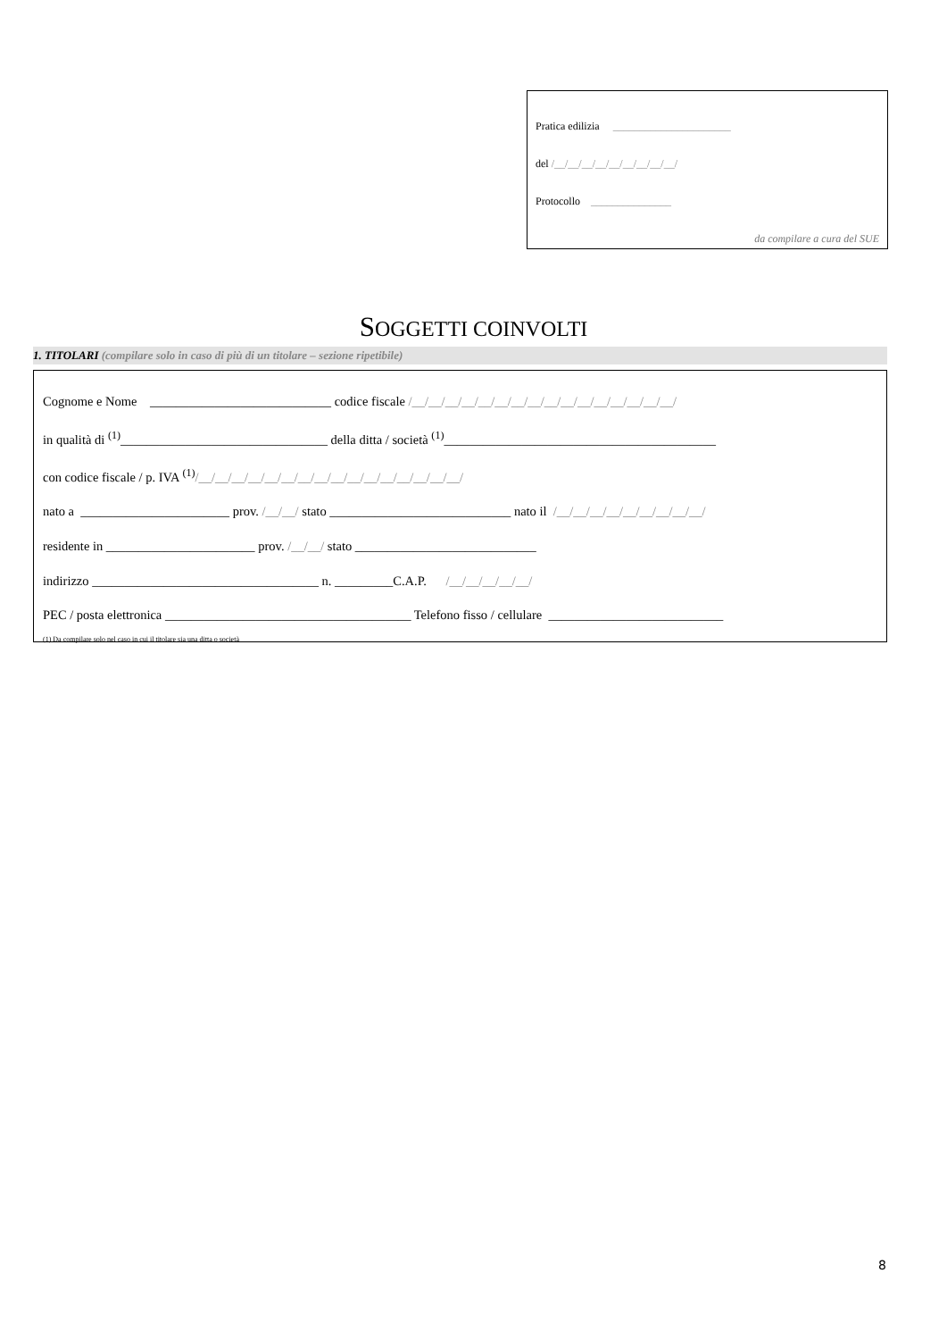Pratica edilizia ______________________
del /__/__/__/__/__/__/__/__/__/
Protocollo _______________
da compilare a cura del SUE
SOGGETTI COINVOLTI
1. TITOLARI (compilare solo in caso di più di un titolare – sezione ripetibile)
Cognome e Nome ____________________________ codice fiscale /__/__/__/__/__/__/__/__/__/__/__/__/__/__/__/__/
in qualità di <sup>(1)</sup>________________________________ della ditta / società <sup>(1)</sup>__________________________________________
con codice fiscale / p. IVA <sup>(1)</sup>/__/__/__/__/__/__/__/__/__/__/__/__/__/__/__/__/
nato a _______________________ prov. /__/__/ stato ____________________________ nato il /__/__/__/__/__/__/__/__/__/
residente in _______________________ prov. /__/__/ stato ____________________________
indirizzo ___________________________________ n. _________C.A.P. /__/__/__/__/__/
PEC / posta elettronica ______________________________________ Telefono fisso / cellulare ___________________________
(1) Da compilare solo nel caso in cui il titolare sia una ditta o società
8